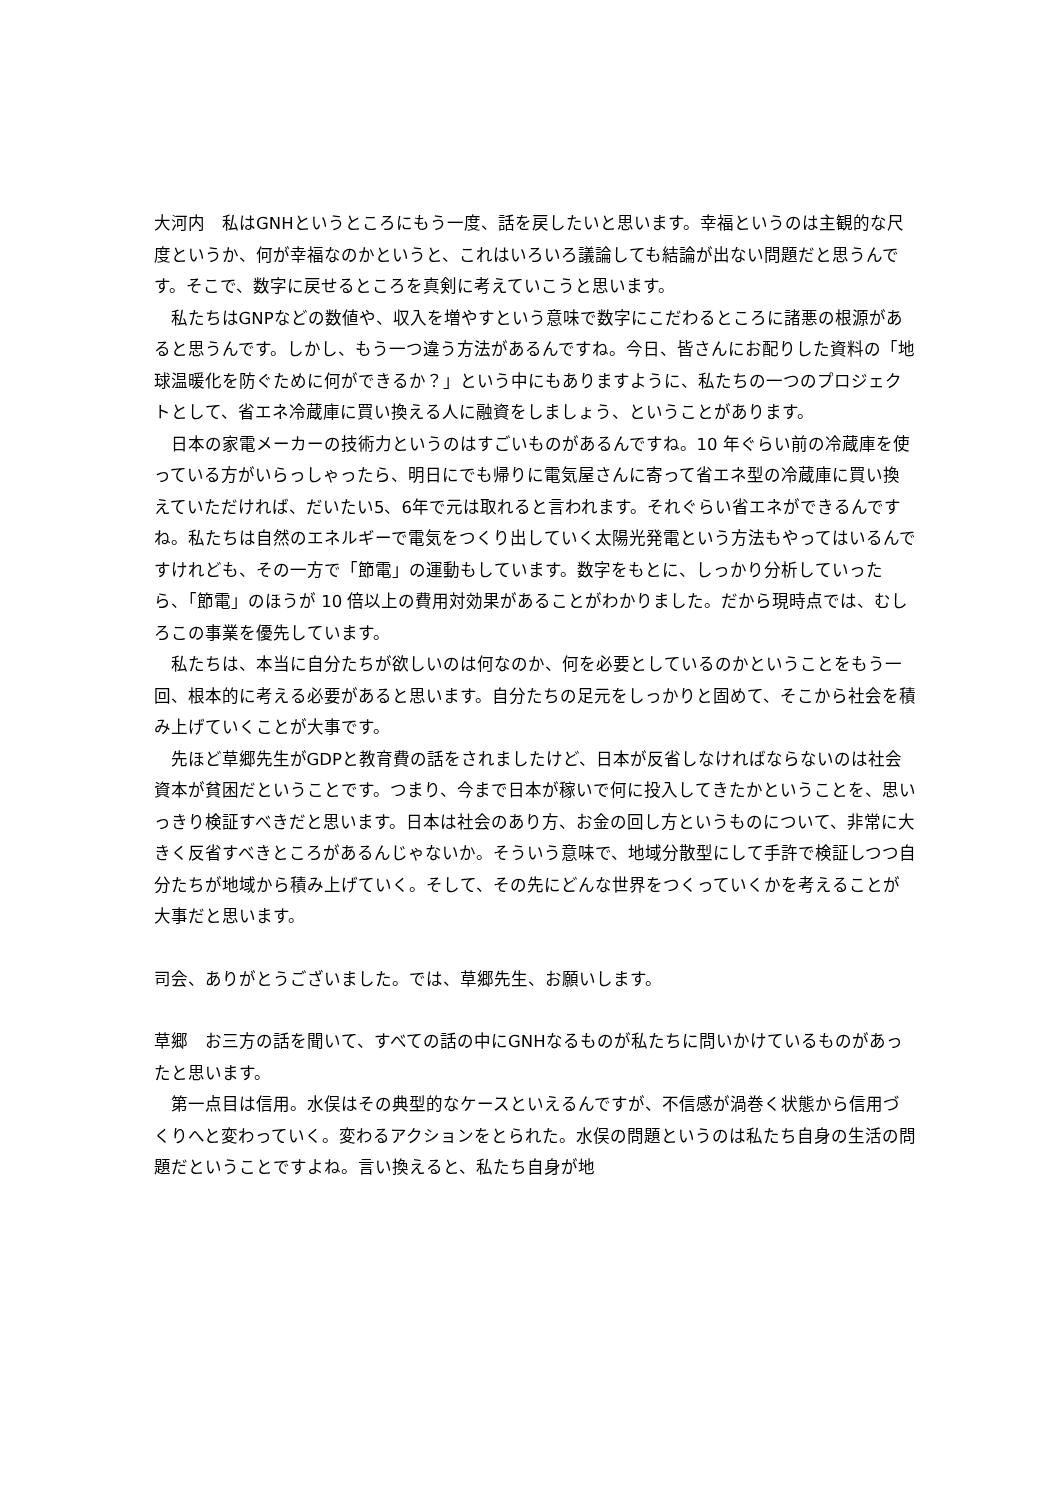大河内　私はGNHというところにもう一度、話を戻したいと思います。幸福というのは主観的な尺度というか、何が幸福なのかというと、これはいろいろ議論しても結論が出ない問題だと思うんです。そこで、数字に戻せるところを真剣に考えていこうと思います。
私たちはGNPなどの数値や、収入を増やすという意味で数字にこだわるところに諸悪の根源があると思うんです。しかし、もう一つ違う方法があるんですね。今日、皆さんにお配りした資料の「地球温暖化を防ぐために何ができるか？」という中にもありますように、私たちの一つのプロジェクトとして、省エネ冷蔵庫に買い換える人に融資をしましょう、ということがあります。
日本の家電メーカーの技術力というのはすごいものがあるんですね。10 年ぐらい前の冷蔵庫を使っている方がいらっしゃったら、明日にでも帰りに電気屋さんに寄って省エネ型の冷蔵庫に買い換えていただければ、だいたい5、6年で元は取れると言われます。それぐらい省エネができるんですね。私たちは自然のエネルギーで電気をつくり出していく太陽光発電という方法もやってはいるんですけれども、その一方で「節電」の運動もしています。数字をもとに、しっかり分析していったら、「節電」のほうが 10 倍以上の費用対効果があることがわかりました。だから現時点では、むしろこの事業を優先しています。
私たちは、本当に自分たちが欲しいのは何なのか、何を必要としているのかということをもう一回、根本的に考える必要があると思います。自分たちの足元をしっかりと固めて、そこから社会を積み上げていくことが大事です。
先ほど草郷先生がGDPと教育費の話をされましたけど、日本が反省しなければならないのは社会資本が貧困だということです。つまり、今まで日本が稼いで何に投入してきたかということを、思いっきり検証すべきだと思います。日本は社会のあり方、お金の回し方というものについて、非常に大きく反省すべきところがあるんじゃないか。そういう意味で、地域分散型にして手許で検証しつつ自分たちが地域から積み上げていく。そして、その先にどんな世界をつくっていくかを考えることが大事だと思います。
司会、ありがとうございました。では、草郷先生、お願いします。
草郷　お三方の話を聞いて、すべての話の中にGNHなるものが私たちに問いかけているものがあったと思います。
第一点目は信用。水俣はその典型的なケースといえるんですが、不信感が渦巻く状態から信用づくりへと変わっていく。変わるアクションをとられた。水俣の問題というのは私たち自身の生活の問題だということですよね。言い換えると、私たち自身が地